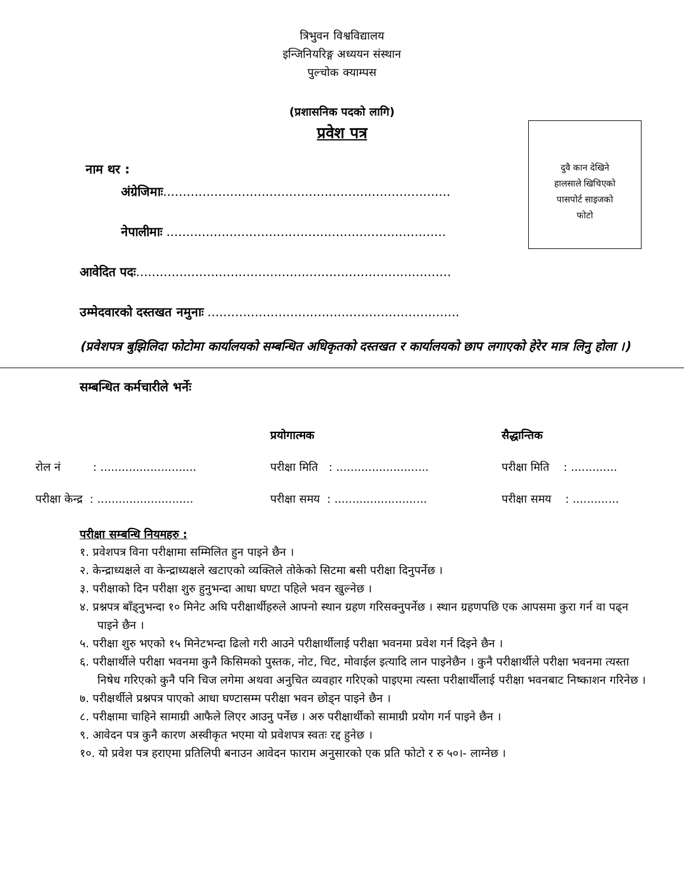त्रिभुवन विश्वविद्यालय
इन्जिनियरिङ्ग अध्ययन संस्थान
पुल्चोक क्याम्पस
(प्रशासनिक पदको लागि)
प्रवेश पत्र
दुवै कान देखिने
हालसाले खिचिएको
पासपोर्ट साइजको
फोटो
नाम थर :
अंग्रेजिमाः.........................................................................
नेपालीमाः .......................................................................
आवेदित पदः................................................................................
उम्मेदवारको दस्तखत नमुनाः ................................................................
(प्रवेशपत्र बुझिलिदा फोटोमा कार्यालयको सम्बन्धित अधिकृतको दस्तखत र कार्यालयको छाप लगाएको हेरेर मात्र लिनु होला ।)
सम्बन्धित कर्मचारीले भर्नेः
| | प्रयोगात्मक | सैद्धान्तिक |
| रोल नं : ........................... | परीक्षा मिति : .......................... | परीक्षा मिति : ............. |
| परीक्षा केन्द्र : ........................... | परीक्षा समय : .......................... | परीक्षा समय : ............. |
परीक्षा सम्बन्धि नियमहरु :
१. प्रवेशपत्र विना परीक्षामा सम्मिलित हुन पाइने छैन ।
२. केन्द्राध्यक्षले वा केन्द्राध्यक्षले खटाएको व्यक्तिले तोकेको सिटमा बसी परीक्षा दिनुपर्नेछ ।
३. परीक्षाको दिन परीक्षा शुरु हुनुभन्दा आधा घण्टा पहिले भवन खुल्नेछ ।
४. प्रश्नपत्र बाँड्नुभन्दा १० मिनेट अघि परीक्षार्थीहरुले आफ्नो स्थान ग्रहण गरिसक्नुपर्नेछ । स्थान ग्रहणपछि एक आपसमा कुरा गर्न वा पढ्न पाइने छैन ।
५. परीक्षा शुरु भएको १५ मिनेटभन्दा ढिलो गरी आउने परीक्षार्थीलाई परीक्षा भवनमा प्रवेश गर्न दिइने छैन ।
६. परीक्षार्थीले परीक्षा भवनमा कुनै किसिमको पुस्तक, नोट, चिट, मोवाईल इत्यादि लान पाइनेछैन । कुनै परीक्षार्थीले परीक्षा भवनमा त्यस्ता निषेध गरिएको कुनै पनि चिज लगेमा अथवा अनुचित व्यवहार गरिएको पाइएमा त्यस्ता परीक्षार्थीलाई परीक्षा भवनबाट निष्काशन गरिनेछ ।
७. परीक्षर्थीले प्रश्नपत्र पाएको आधा घण्टासम्म परीक्षा भवन छोड्न पाइने छैन ।
८. परीक्षामा चाहिने सामाग्री आफैले लिएर आउनु पर्नेछ । अरु परीक्षार्थीको सामाग्री प्रयोग गर्न पाइने छैन ।
९. आवेदन पत्र कुनै कारण अस्वीकृत भएमा यो प्रवेशपत्र स्वतः रद्द हुनेछ ।
१०. यो प्रवेश पत्र हराएमा प्रतिलिपी बनाउन आवेदन फाराम अनुसारको एक प्रति फोटो र रु ५०।- लाग्नेछ ।